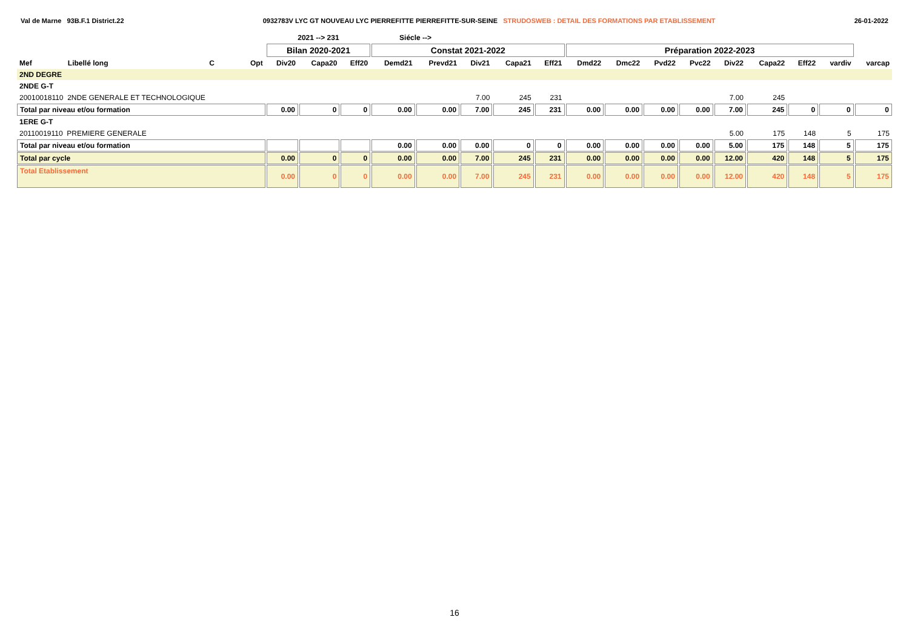Val de Marne 93B.F.1 District.22 0932783V LYC GT NOUVEAU LYC PIERREFITTE PIERREFITTE-SUR-SEINE STRUDOSWEB : DETAIL DES FORMATIONS PAR ETABLISSEMENT 26-01-2022
| | | | | 2021 --> 231 | | | Siécle --> | | | | | | | | | | | | | |
| --- | --- | --- | --- | --- | --- | --- | --- | --- | --- | --- | --- | --- | --- | --- | --- | --- | --- | --- | --- | --- |
| | | | | Bilan 2020-2021 | | | Constat 2021-2022 | | | | | Préparation 2022-2023 | | | | | | | | |
| Mef | Libellé long | C | Opt | Div20 | Capa20 | Eff20 | Demd21 | Prevd21 | Div21 | Capa21 | Eff21 | Dmd22 | Dmc22 | Pvd22 | Pvc22 | Div22 | Capa22 | Eff22 | vardiv | varcap |
| 2ND DEGRE | | | | | | | | | | | | | | | | | | | | |
| 2NDE G-T | | | | | | | | | | | | | | | | | | | | |
| 20010018110 2NDE GENERALE ET TECHNOLOGIQUE | | | | | | | | | 7.00 | 245 | 231 | | | | | 7.00 | 245 | | | |
| Total par niveau et/ou formation | | | | 0.00 | 0 | 0 | 0.00 | 0.00 | 7.00 | 245 | 231 | 0.00 | 0.00 | 0.00 | 0.00 | 7.00 | 245 | 0 | 0 | 0 |
| 1ERE G-T | | | | | | | | | | | | | | | | | | | | |
| 20110019110 PREMIERE GENERALE | | | | | | | | | | | | | | | | 5.00 | 175 | 148 | 5 | 175 |
| Total par niveau et/ou formation | | | | | | | 0.00 | 0.00 | 0.00 | 0 | 0 | 0.00 | 0.00 | 0.00 | 0.00 | 5.00 | 175 | 148 | 5 | 175 |
| Total par cycle | | | | 0.00 | 0 | 0 | 0.00 | 0.00 | 7.00 | 245 | 231 | 0.00 | 0.00 | 0.00 | 0.00 | 12.00 | 420 | 148 | 5 | 175 |
| Total Etablissement | | | | 0.00 | 0 | 0 | 0.00 | 0.00 | 7.00 | 245 | 231 | 0.00 | 0.00 | 0.00 | 0.00 | 12.00 | 420 | 148 | 5 | 175 |
16